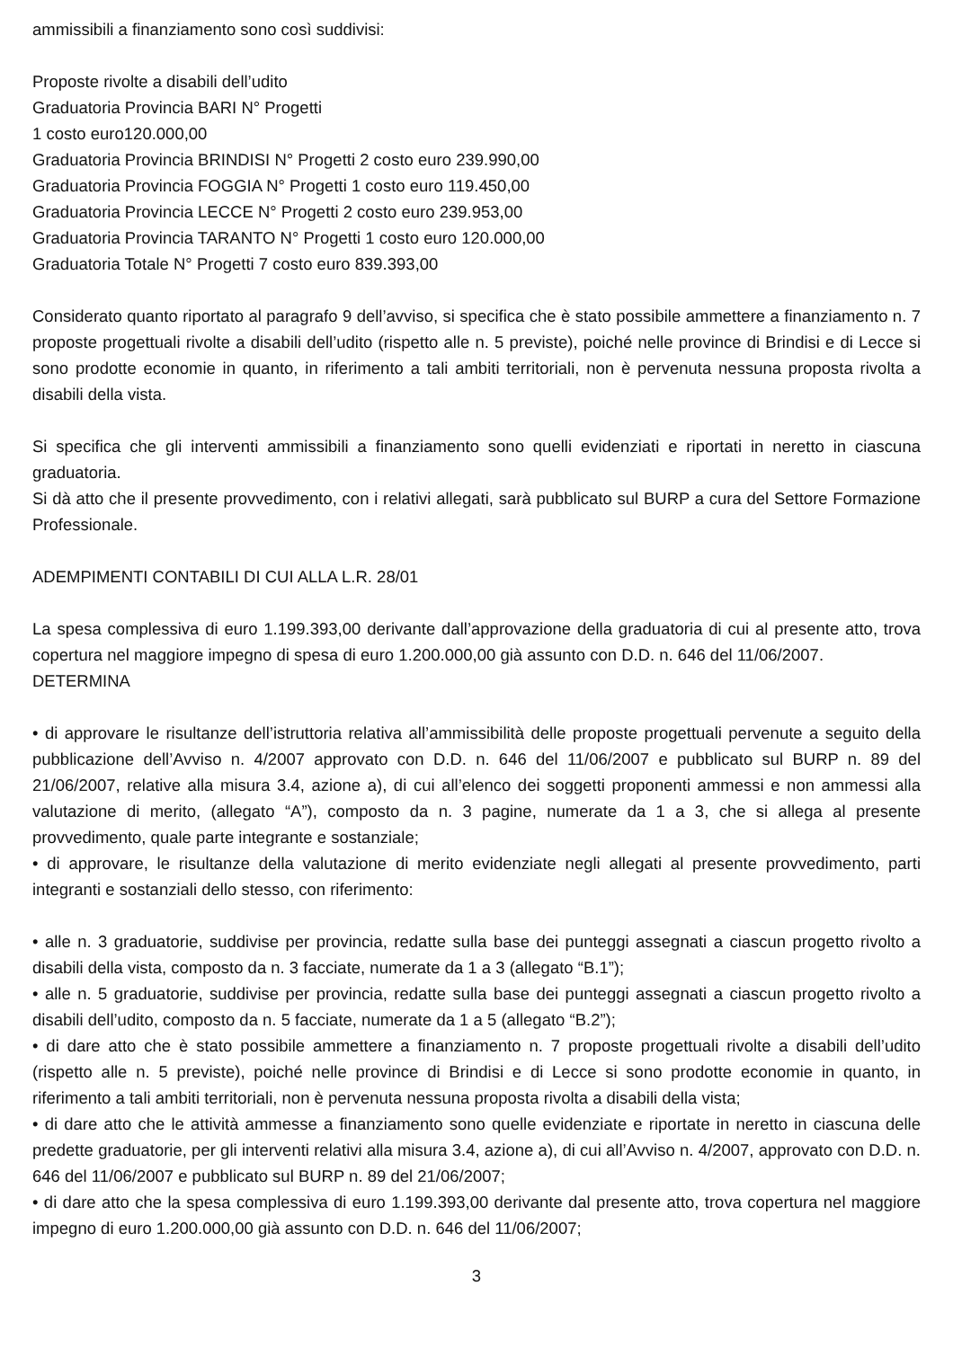ammissibili a finanziamento sono così suddivisi:
Proposte rivolte a disabili dell’udito
Graduatoria Provincia BARI N° Progetti
1 costo euro120.000,00
Graduatoria Provincia BRINDISI N° Progetti 2 costo euro 239.990,00
Graduatoria Provincia FOGGIA N° Progetti 1 costo euro 119.450,00
Graduatoria Provincia LECCE N° Progetti 2 costo euro 239.953,00
Graduatoria Provincia TARANTO N° Progetti 1 costo euro 120.000,00
Graduatoria Totale N° Progetti 7 costo euro 839.393,00
Considerato quanto riportato al paragrafo 9 dell’avviso, si specifica che è stato possibile ammettere a finanziamento n. 7 proposte progettuali rivolte a disabili dell’udito (rispetto alle n. 5 previste), poiché nelle province di Brindisi e di Lecce si sono prodotte economie in quanto, in riferimento a tali ambiti territoriali, non è pervenuta nessuna proposta rivolta a disabili della vista.
Si specifica che gli interventi ammissibili a finanziamento sono quelli evidenziati e riportati in neretto in ciascuna graduatoria.
Si dà atto che il presente provvedimento, con i relativi allegati, sarà pubblicato sul BURP a cura del Settore Formazione Professionale.
ADEMPIMENTI CONTABILI DI CUI ALLA L.R. 28/01
La spesa complessiva di euro 1.199.393,00 derivante dall’approvazione della graduatoria di cui al presente atto, trova copertura nel maggiore impegno di spesa di euro 1.200.000,00 già assunto con D.D. n. 646 del 11/06/2007.
DETERMINA
• di approvare le risultanze dell’istruttoria relativa all’ammissibilità delle proposte progettuali pervenute a seguito della pubblicazione dell’Avviso n. 4/2007 approvato con D.D. n. 646 del 11/06/2007 e pubblicato sul BURP n. 89 del 21/06/2007, relative alla misura 3.4, azione a), di cui all’elenco dei soggetti proponenti ammessi e non ammessi alla valutazione di merito, (allegato “A”), composto da n. 3 pagine, numerate da 1 a 3, che si allega al presente provvedimento, quale parte integrante e sostanziale;
• di approvare, le risultanze della valutazione di merito evidenziate negli allegati al presente provvedimento, parti integranti e sostanziali dello stesso, con riferimento:
• alle n. 3 graduatorie, suddivise per provincia, redatte sulla base dei punteggi assegnati a ciascun progetto rivolto a disabili della vista, composto da n. 3 facciate, numerate da 1 a 3 (allegato “B.1”);
• alle n. 5 graduatorie, suddivise per provincia, redatte sulla base dei punteggi assegnati a ciascun progetto rivolto a disabili dell’udito, composto da n. 5 facciate, numerate da 1 a 5 (allegato “B.2”);
• di dare atto che è stato possibile ammettere a finanziamento n. 7 proposte progettuali rivolte a disabili dell’udito (rispetto alle n. 5 previste), poiché nelle province di Brindisi e di Lecce si sono prodotte economie in quanto, in riferimento a tali ambiti territoriali, non è pervenuta nessuna proposta rivolta a disabili della vista;
• di dare atto che le attività ammesse a finanziamento sono quelle evidenziate e riportate in neretto in ciascuna delle predette graduatorie, per gli interventi relativi alla misura 3.4, azione a), di cui all’Avviso n. 4/2007, approvato con D.D. n. 646 del 11/06/2007 e pubblicato sul BURP n. 89 del 21/06/2007;
• di dare atto che la spesa complessiva di euro 1.199.393,00 derivante dal presente atto, trova copertura nel maggiore impegno di euro 1.200.000,00 già assunto con D.D. n. 646 del 11/06/2007;
3